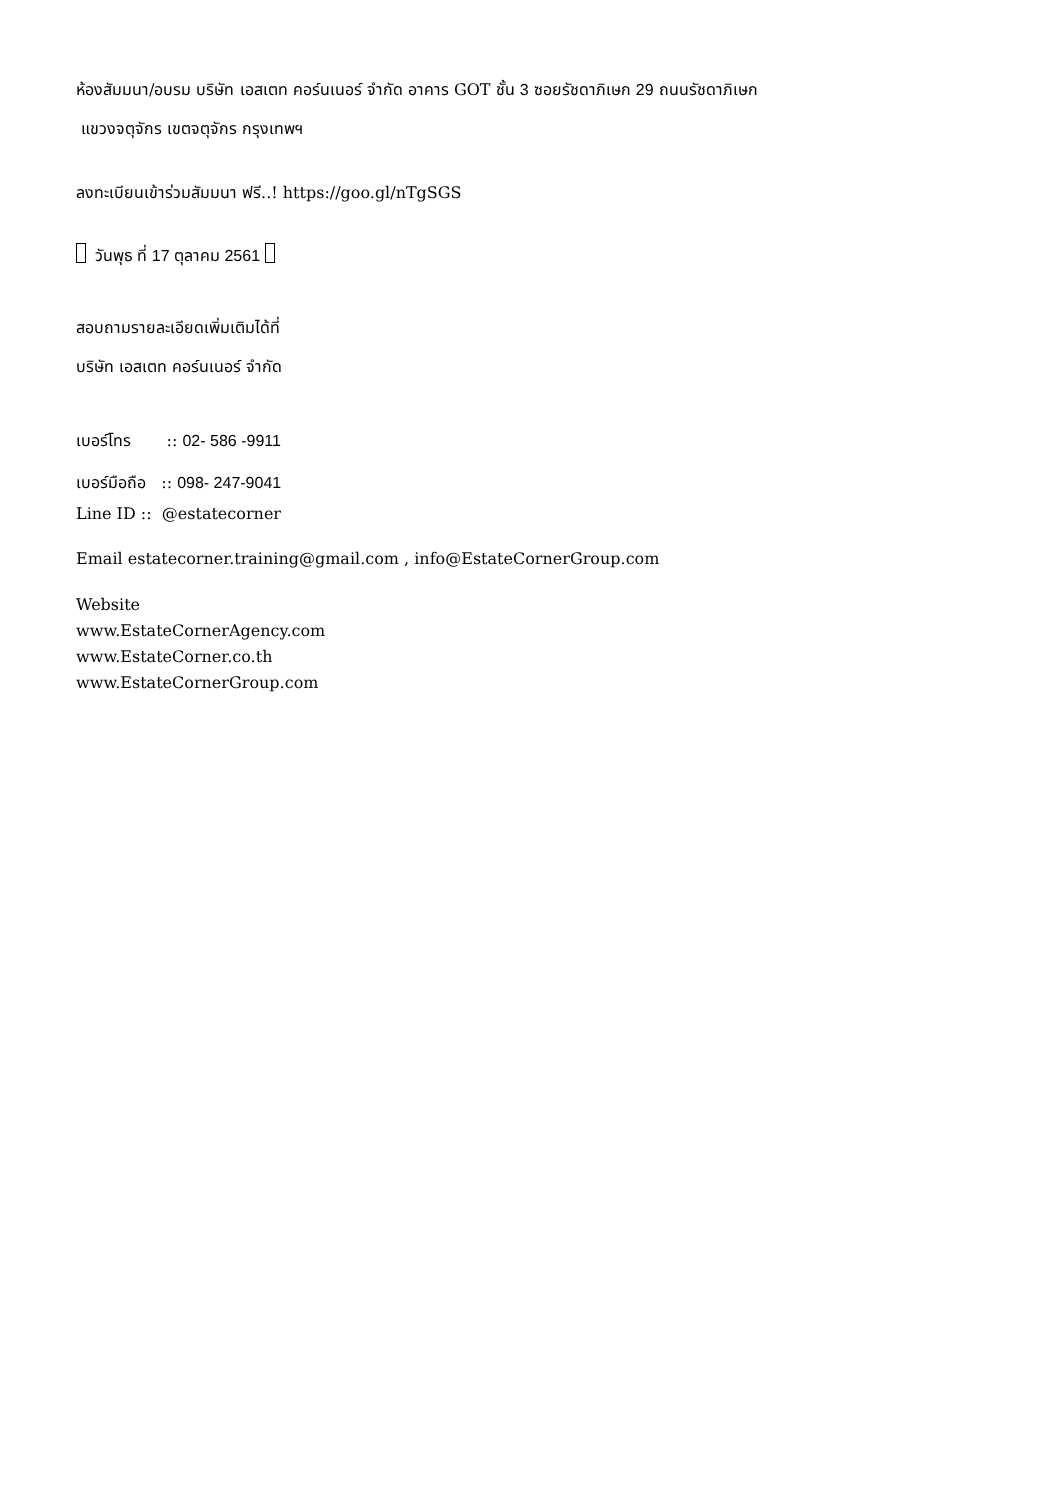ห้องสัมมนา/อบรม บริษัท เอสเตท คอร์นเนอร์ จำกัด อาคาร GOT ชั้น 3 ซอยรัชดาภิเษก 29 ถนนรัชดาภิเษก
แขวงจตุจักร เขตจตุจักร กรุงเทพฯ
ลงทะเบียนเข้าร่วมสัมมนา ฟรี..! https://goo.gl/nTgSGS
วันพุธ ที่ 17 ตุลาคม 2561
สอบถามรายละเอียดเพิ่มเติมได้ที่
บริษัท เอสเตท คอร์นเนอร์ จำกัด
เบอร์โทร :: 02- 586 -9911
เบอร์มือถือ :: 098- 247-9041
Line ID :: @estatecorner
Email estatecorner.training@gmail.com , info@EstateCornerGroup.com
Website
www.EstateCornerAgency.com
www.EstateCorner.co.th
www.EstateCornerGroup.com